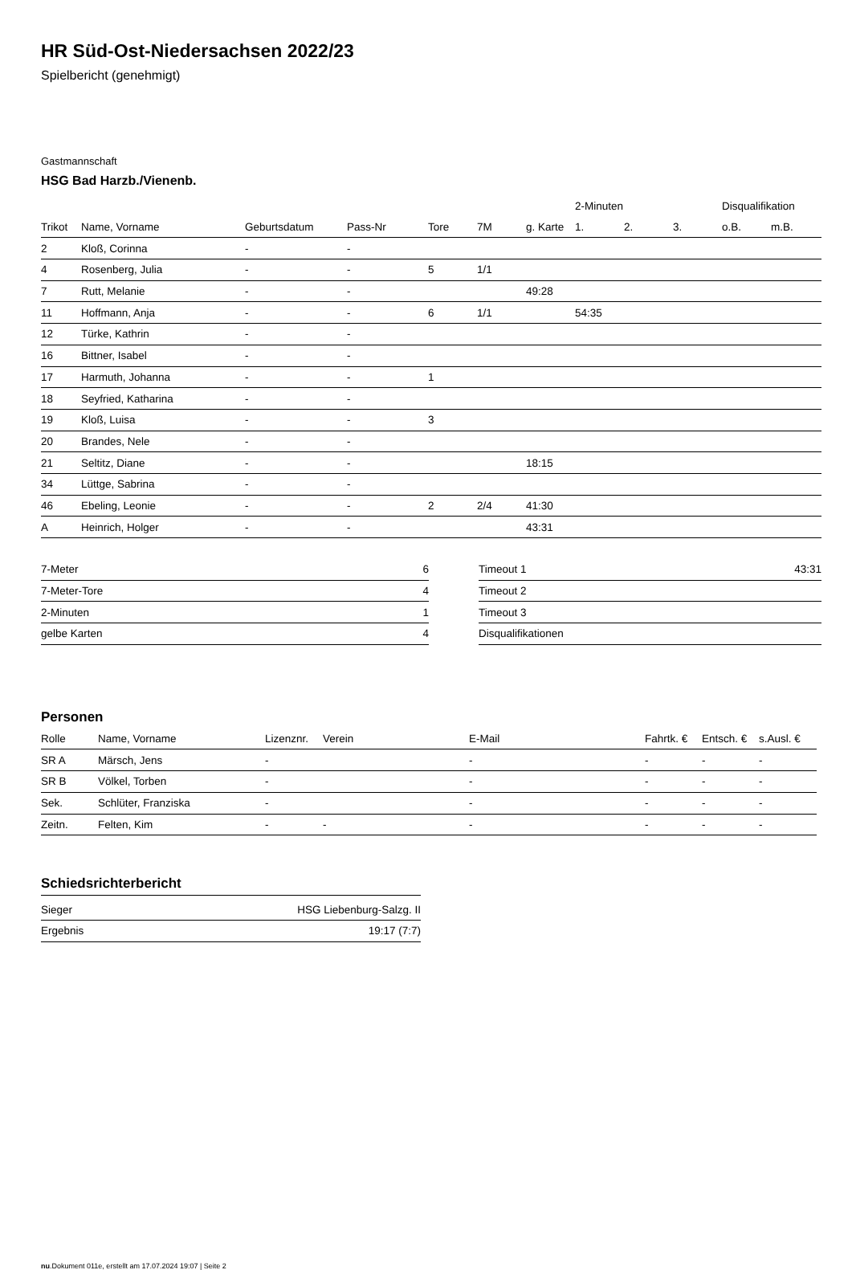HR Süd-Ost-Niedersachsen 2022/23
Spielbericht (genehmigt)
Gastmannschaft
HSG Bad Harzb./Vienenb.
| | | | | | | | 2-Minuten | | | Disqualifikation | |
| --- | --- | --- | --- | --- | --- | --- | --- | --- | --- | --- | --- |
| Trikot | Name, Vorname | Geburtsdatum | Pass-Nr | Tore | 7M | g. Karte | 1. | 2. | 3. | o.B. | m.B. |
| 2 | Kloß, Corinna | - | - | | | | | | | | |
| 4 | Rosenberg, Julia | - | - | 5 | 1/1 | | | | | | |
| 7 | Rutt, Melanie | - | - | | | 49:28 | | | | | |
| 11 | Hoffmann, Anja | - | - | 6 | 1/1 | | 54:35 | | | | |
| 12 | Türke, Kathrin | - | - | | | | | | | | |
| 16 | Bittner, Isabel | - | - | | | | | | | | |
| 17 | Harmuth, Johanna | - | - | 1 | | | | | | | |
| 18 | Seyfried, Katharina | - | - | | | | | | | | |
| 19 | Kloß, Luisa | - | - | 3 | | | | | | | |
| 20 | Brandes, Nele | - | - | | | | | | | | |
| 21 | Seltitz, Diane | - | - | | | 18:15 | | | | | |
| 34 | Lüttge, Sabrina | - | - | | | | | | | | |
| 46 | Ebeling, Leonie | - | - | 2 | 2/4 | 41:30 | | | | | |
| A | Heinrich, Holger | - | - | | | 43:31 | | | | | |
| 7-Meter | 6 |
| 7-Meter-Tore | 4 |
| 2-Minuten | 1 |
| gelbe Karten | 4 |
| Timeout 1 | 43:31 |
| Timeout 2 | |
| Timeout 3 | |
| Disqualifikationen | |
Personen
| Rolle | Name, Vorname | Lizenznr. | Verein | E-Mail | Fahrtk. € | Entsch. € | s.Ausl. € |
| --- | --- | --- | --- | --- | --- | --- | --- |
| SR A | Märsch, Jens | - | | - | - | - | - |
| SR B | Völkel, Torben | - | | - | - | - | - |
| Sek. | Schlüter, Franziska | - | | - | - | - | - |
| Zeitn. | Felten, Kim | - | - | - | - | - | - |
Schiedsrichterbericht
| Sieger | HSG Liebenburg-Salzg. II |
| Ergebnis | 19:17 (7:7) |
nu.Dokument 011e, erstellt am 17.07.2024 19:07 | Seite 2